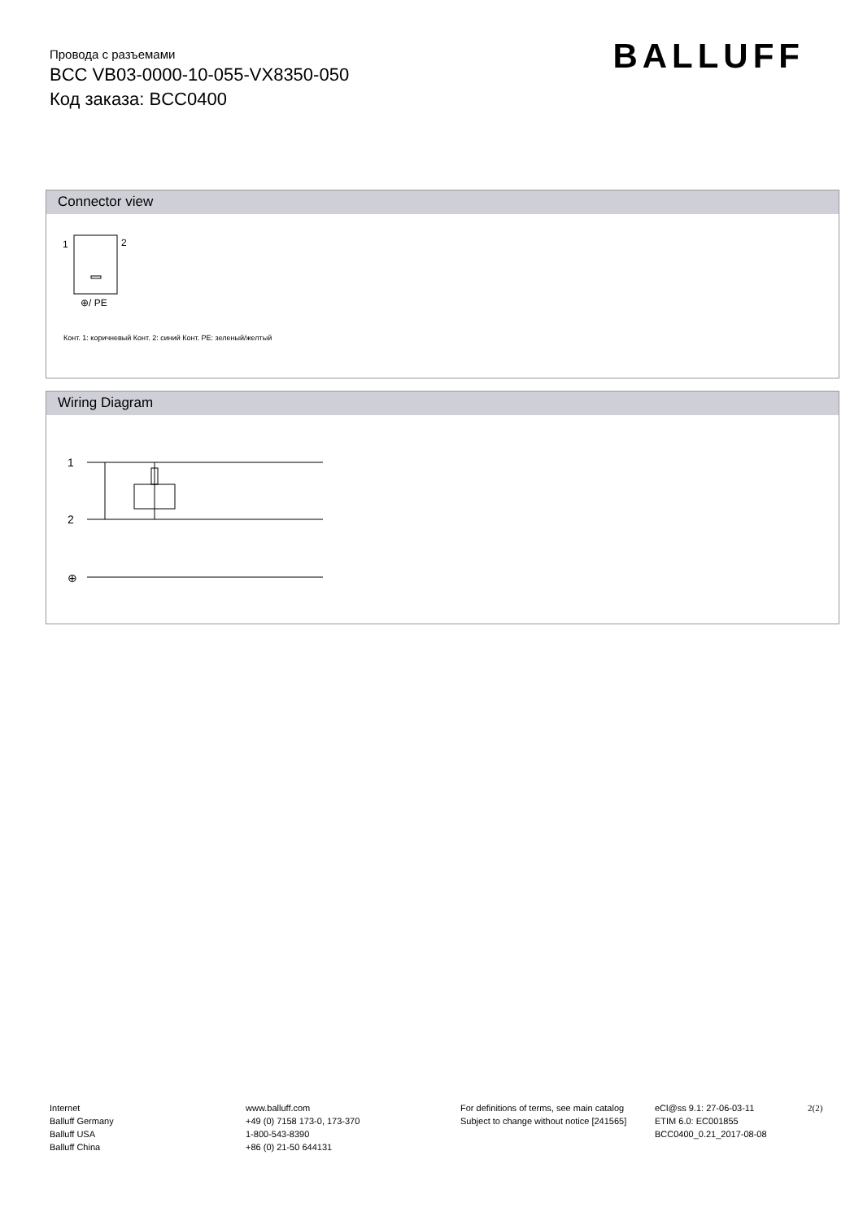Провода с разъемами
BCC VB03-0000-10-055-VX8350-050
Код заказа: BCC0400
BALLUFF
Connector view
1
2
⊕/ PE
Конт. 1: коричневый Конт. 2: синий Конт. PE: зеленый/желтый
Wiring Diagram
1
2
⊕
Internet
Balluff Germany
Balluff USA
Balluff China
www.balluff.com
+49 (0) 7158 173-0, 173-370
1-800-543-8390
+86 (0) 21-50 644131
For definitions of terms, see main catalog
Subject to change without notice [241565]
eCl@ss 9.1: 27-06-03-11
ETIM 6.0: EC001855
BCC0400_0.21_2017-08-08
2(2)